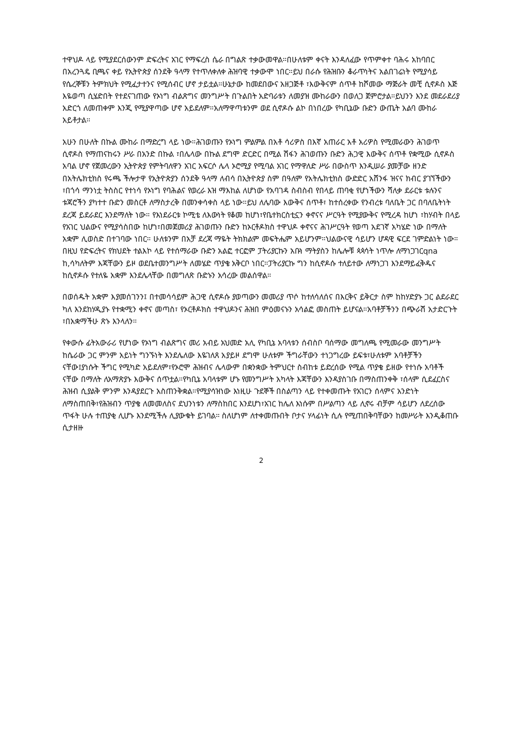ተዋህዶ ላይ የሚያደርሰውንም ድፍረትና አገር የማፍረስ ሴራ በግልጽ ተቃውመዋል።በሁለቱም ቀናት እንዳለፈው የጥምቀተ ባሕሩ አከባበር በአረንጓዴ ቢጫና ቀይ የኢትዮጵያ ሰንደቅ ዓላማ የተጥለቀለቀ ሕዝባዊ ተቃውሞ ነበር።ይህ በራሱ የሕዝቡን ቆራጥነትና አልበገሬነት የሚያሳይ የሴረኞቹን ትምክህት የሚፈታተንና የሚሰብር ሆኖ ታይቷል።ሁኔታው ከመደበውና አዘጋጅቶ ፣እውቅናም ሰጥቶ ከሾመው ማጅራት መቺ ሲኖዶስ እጅ እዬወጣ ሲሄድበት የተደናገጠው የኦነግ ብልጽግና መንግሥት በጉልበት አድባራቱን ለመያዝ ሙከራውን በወለጋ ጀምሮታል።ይህንን እንደ መደራደሪያ አድርጎ ለመጠቀም እንጂ የሚያዋጣው ሆኖ አይደለም።አለማዋጣቱንም ወደ ሲኖዶሱ ልኮ በነበረው የካቢኔው ቡድን ውጤት አልባ ሙከራ አይቶታል።
አሁን በሁለት በኩል ሙከራ በማድረግ ላይ ነው።ሕገወጡን የኦነግ ምልምል በአቶ ሳሪዎስ በእኛ አጠራር አቶ አሪዎስ የሚመራውን ሕገወጥ ሲኖዶስ የማጠናከሩን ሥራ በአንድ በኩል ፣በሌላው በኩል ደግሞ ድርድር በሚል ሽፋን ሕገወጡን ቡድን ሕጋዊ እውቅና ሰጥቶ የቋሚው ሲኖዶስ አባል ሆኖ የጀመረውን ኢትዮጵያ የምትባለዋን አገር አፍርሶ ሌላ ኦሮሚያ የሚባል አገር የማዋለድ ሥራ በውስጥ እንዲሠራ ያመቻው ዘንድ በአትሌክቲክስ የሩጫ ችሎታዋ የኢትዮጵያን ሰንደቅ ዓላማ ለብሳ በኢትዮጵያ ስም በዓለም የአትሌክቲክስ ውድድር አሸንፋ ዝናና ክብር ያገኘችውን ፣በጎሳ ማንነቷ ትስስር የተነሳ የኦነግ የባሕልና የወረራ እዝ ማእከል ለሆነው የአባገዳ ስብስብ የበላይ ጠባቂ የሆነችውን ሻለቃ ደራርቱ ቱሉንና ቱጃሮችን ያካተተ ቡድን መስርቶ ለማስታረቅ በመንቀሳቀስ ላይ ነው።ይህ ለሌባው እውቅና ሰጥቶ፣ ከተሰረቀው የንብረቱ ባለቤት ጋር በባለቤትነት ደረጃ ይደራደር እንደማለት ነው። የእነደራርቱ ኮሚቴ ለእውነት የቆመ ከሆነ፣የቤተክርስቲኗን ቀኖናና ሥርዓት የሚያውቅና የሚረዳ ከሆነ ፣ከሃብት በላይ የአገር ህልውና የሚያሳስበው ከሆነ፣በመጀመሪያ ሕገወጡን ቡድን ከኦርቶዶክስ ተዋህዶ ቀኖናና ሕገሥርዓት የወጣ አደገኛ አካሄድ ነው በማለት አቋም ሊወስድ በተገባው ነበር። ሁለቱንም በአቻ ደረጃ ማዬት ትክክልም መፍትሔም አይሆንም።ህልውናዊ ሳይሆን ሆዳዊ ፍርደ ገምድልነት ነው። በዚህ የድፍረትና የክህደት ተልእኮ ላይ የተሰማራው ቡድን አልፎ ተርፎም ፓትሪያርኩን አቡነ ማትያስን ከሌሎቹ ጳጳሳት ነጥሎ ለማነጋገርqna ከ,ሳካለትም እጃቸውን ይዞ ወደቤተመንግሥት ለመሄድ ጥያቄ አቅርቦ ነበር።ፓትሪያርኩ ግን ከሲኖዶሱ ተለይተው ለማነጋገ እንደማይፈቅዱና ከሲኖዶሱ የተለዬ አቋም እንደሌላቸው በመግለጽ ቡድኑን አሳረው መልሰዋል።
በወሰዱት አቋም እያመሰገንን፤ በተመሳሳይም ሕጋዊ ሲኖዶሱ ያወጣውን መመሪያ ጥሶ ከተለሳለሰና በእርቅና ይቅርታ ስም ከከሃድያኑ ጋር ልደራደር ካለ እንደከሃዲያኑ የተቋሚን ቀኖና መጣስ፣ የኦርቶዶክስ ተዋህዶንና ሕዝበ ምዕመናኑን አሳልፎ መስጠት ይሆናል።አባቶቻችንን በጭራሽ አታድርጉት ፣በአቋማችሁ ጽኑ እንላለን።
የቀውሱ ፊትአውራሪ የሆነው የኦነግ ብልጽግና መሪ አብይ አህመድ አሊ የካቢኔ አባላቱን ሰብስቦ ባሰማው መግለጫ የሚመራው መንግሥት ከሴራው ጋር ምንም አይነት ግንኙነት እንደሌለው እዬገለጸ አያይዞ ደግሞ ሁለቱም ችግራቸውን ተነጋግረው ይፍቱ፣ሁለቱም አባቶቻችን ናቸው፤ያነሱት ችግር የሚካድ አይደለም፣የኦሮሞ ሕዝብና ሌላውም በቋንቋው ትምህርተ ስብከቱ ይድረሰው የሚል ጥያቄ ይዘው የተነሱ አባቶች ናቸው በማለት ለአማጽያኑ እውቅና ሰጥቷል።የካቢኔ አባላቱም ሆኑ የመንግሥት አካላት እጃቸውን እንዳያስገቡ በማስጠንቀቅ ፣ሰላም ሲደፈርስና ሕዝብ ሲያልቅ ምንም እንዳያደርጉ አስጠንቅቋል።የሚያሳዝነው እነዚሁ ጉደኞች በስልጣን ላይ የተቀመጡት የአገርን ሰላምና አንድነት ለማስጠበቅ፣የሕዝብን ጥያቄ ለመመለስና ደህንነቱን ለማስከበር እንደሆነ፣አገር ከሌለ እነሱም በሥልጣን ላይ ሊኖሩ ብቻም ሳይሆን ለደረሰው ጥፋት ሁሉ ተጠያቂ ሊሆኑ እንደሚችሉ ሊያውቁት ይገባል። ስለሆነም ለተቀመጡበት ቦታና ሃላፊነት ሲሉ የሚጠበቅባቸውን ከመሥራት እንዲቆጠቡ ሲታዘዙ
2